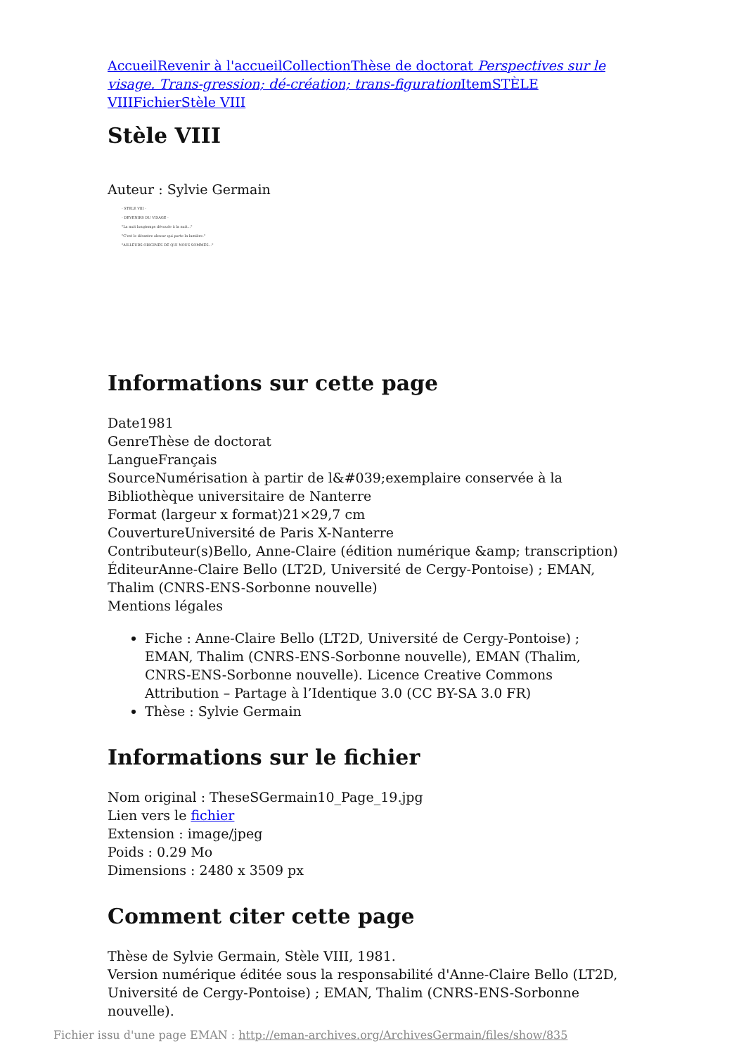Accueil Revenir à l'accueil Collection Thèse de doctorat Perspectives sur le visage. Trans-gression; dé-création; trans-figuration Item STÈLE VIII Fichier Stèle VIII
Stèle VIII
Auteur : Sylvie Germain
- STELE VIII -
- DEVENIRS DU VISAGE -
"La nuit longtemps dévouée à la nuit..."
"C'est le désastre obscur qui porte la lumière."
"AILLEURS ORIGINES DE QUI NOUS SOMMES..."
Informations sur cette page
Date1981
GenreThèse de doctorat
LangueFrançais
SourceNumérisation à partir de l&#039;exemplaire conservée à la Bibliothèque universitaire de Nanterre
Format (largeur x format)21×29,7 cm
CouvertureUniversité de Paris X-Nanterre
Contributeur(s)Bello, Anne-Claire (édition numérique &amp; transcription)
ÉditeurAnne-Claire Bello (LT2D, Université de Cergy-Pontoise) ; EMAN, Thalim (CNRS-ENS-Sorbonne nouvelle)
Mentions légales
Fiche : Anne-Claire Bello (LT2D, Université de Cergy-Pontoise) ; EMAN, Thalim (CNRS-ENS-Sorbonne nouvelle), EMAN (Thalim, CNRS-ENS-Sorbonne nouvelle). Licence Creative Commons Attribution – Partage à l’Identique 3.0 (CC BY-SA 3.0 FR)
Thèse : Sylvie Germain
Informations sur le fichier
Nom original : TheseSGermain10_Page_19.jpg
Lien vers le fichier
Extension : image/jpeg
Poids : 0.29 Mo
Dimensions : 2480 x 3509 px
Comment citer cette page
Thèse de Sylvie Germain, Stèle VIII, 1981.
Version numérique éditée sous la responsabilité d'Anne-Claire Bello (LT2D, Université de Cergy-Pontoise) ; EMAN, Thalim (CNRS-ENS-Sorbonne nouvelle).
Fichier issu d'une page EMAN : http://eman-archives.org/ArchivesGermain/files/show/835